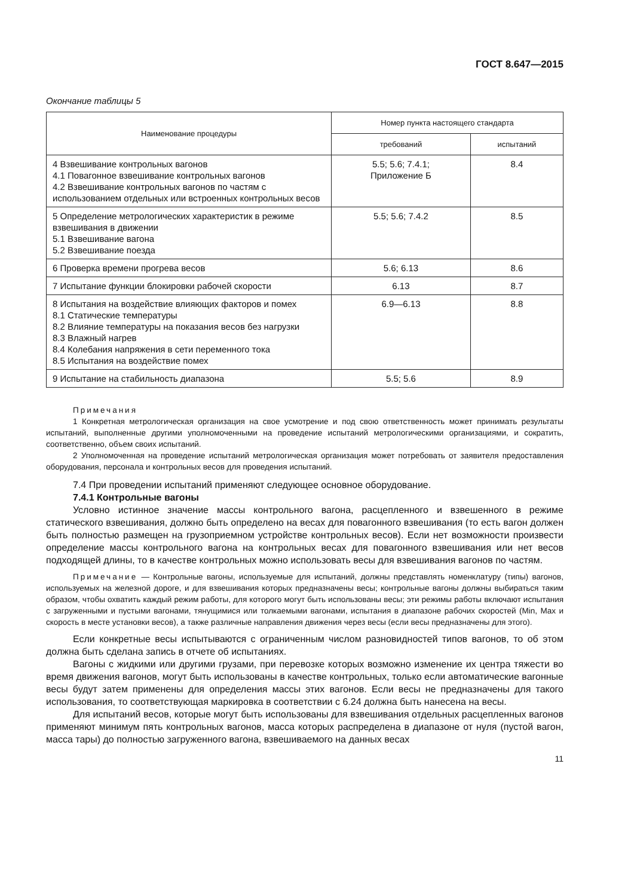ГОСТ 8.647—2015
Окончание таблицы 5
| Наименование процедуры | Номер пункта настоящего стандарта | |
| --- | --- | --- |
| | требований | испытаний |
| 4 Взвешивание контрольных вагонов 4.1 Повагонное взвешивание контрольных вагонов 4.2 Взвешивание контрольных вагонов по частям с использованием отдельных или встроенных контрольных весов | 5.5; 5.6; 7.4.1; Приложение Б | 8.4 |
| 5 Определение метрологических характеристик в режиме взвешивания в движении 5.1 Взвешивание вагона 5.2 Взвешивание поезда | 5.5; 5.6; 7.4.2 | 8.5 |
| 6 Проверка времени прогрева весов | 5.6; 6.13 | 8.6 |
| 7 Испытание функции блокировки рабочей скорости | 6.13 | 8.7 |
| 8 Испытания на воздействие влияющих факторов и помех 8.1 Статические температуры 8.2 Влияние температуры на показания весов без нагрузки 8.3 Влажный нагрев 8.4 Колебания напряжения в сети переменного тока 8.5 Испытания на воздействие помех | 6.9—6.13 | 8.8 |
| 9 Испытание на стабильность диапазона | 5.5; 5.6 | 8.9 |
Примечания
1 Конкретная метрологическая организация на свое усмотрение и под свою ответственность может принимать результаты испытаний, выполненные другими уполномоченными на проведение испытаний метрологическими организациями, и сократить, соответственно, объем своих испытаний.
2 Уполномоченная на проведение испытаний метрологическая организация может потребовать от заявителя предоставления оборудования, персонала и контрольных весов для проведения испытаний.
7.4 При проведении испытаний применяют следующее основное оборудование.
7.4.1 Контрольные вагоны
Условно истинное значение массы контрольного вагона, расцепленного и взвешенного в режиме статического взвешивания, должно быть определено на весах для повагонного взвешивания (то есть вагон должен быть полностью размещен на грузоприемном устройстве контрольных весов). Если нет возможности произвести определение массы контрольного вагона на контрольных весах для повагонного взвешивания или нет весов подходящей длины, то в качестве контрольных можно использовать весы для взвешивания вагонов по частям.
Примечание — Контрольные вагоны, используемые для испытаний, должны представлять номенклатуру (типы) вагонов, используемых на железной дороге, и для взвешивания которых предназначены весы; контрольные вагоны должны выбираться таким образом, чтобы охватить каждый режим работы, для которого могут быть использованы весы; эти режимы работы включают испытания с загруженными и пустыми вагонами, тянущимися или толкаемыми вагонами, испытания в диапазоне рабочих скоростей (Min, Max и скорость в месте установки весов), а также различные направления движения через весы (если весы предназначены для этого).
Если конкретные весы испытываются с ограниченным числом разновидностей типов вагонов, то об этом должна быть сделана запись в отчете об испытаниях.
Вагоны с жидкими или другими грузами, при перевозке которых возможно изменение их центра тяжести во время движения вагонов, могут быть использованы в качестве контрольных, только если автоматические вагонные весы будут затем применены для определения массы этих вагонов. Если весы не предназначены для такого использования, то соответствующая маркировка в соответствии с 6.24 должна быть нанесена на весы.
Для испытаний весов, которые могут быть использованы для взвешивания отдельных расцепленных вагонов применяют минимум пять контрольных вагонов, масса которых распределена в диапазоне от нуля (пустой вагон, масса тары) до полностью загруженного вагона, взвешиваемого на данных весах
11